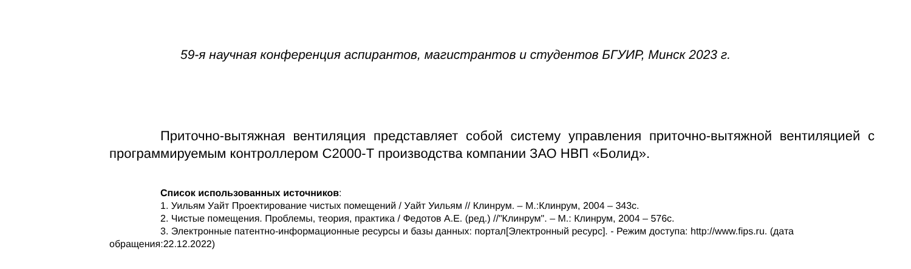59-я научная конференция аспирантов, магистрантов и студентов БГУИР, Минск 2023 г.
Приточно-вытяжная вентиляция представляет собой систему управления приточно-вытяжной вентиляцией с программируемым контроллером С2000-Т производства компании ЗАО НВП «Болид».
Список использованных источников:
1. Уильям Уайт Проектирование чистых помещений / Уайт Уильям // Клинрум. – М.:Клинрум, 2004 – 343с.
2. Чистые помещения. Проблемы, теория, практика / Федотов А.Е. (ред.) //"Клинрум". – М.: Клинрум, 2004 – 576с.
3. Электронные патентно-информационные ресурсы и базы данных: портал[Электронный ресурс]. - Режим доступа: http://www.fips.ru. (дата обращения:22.12.2022)